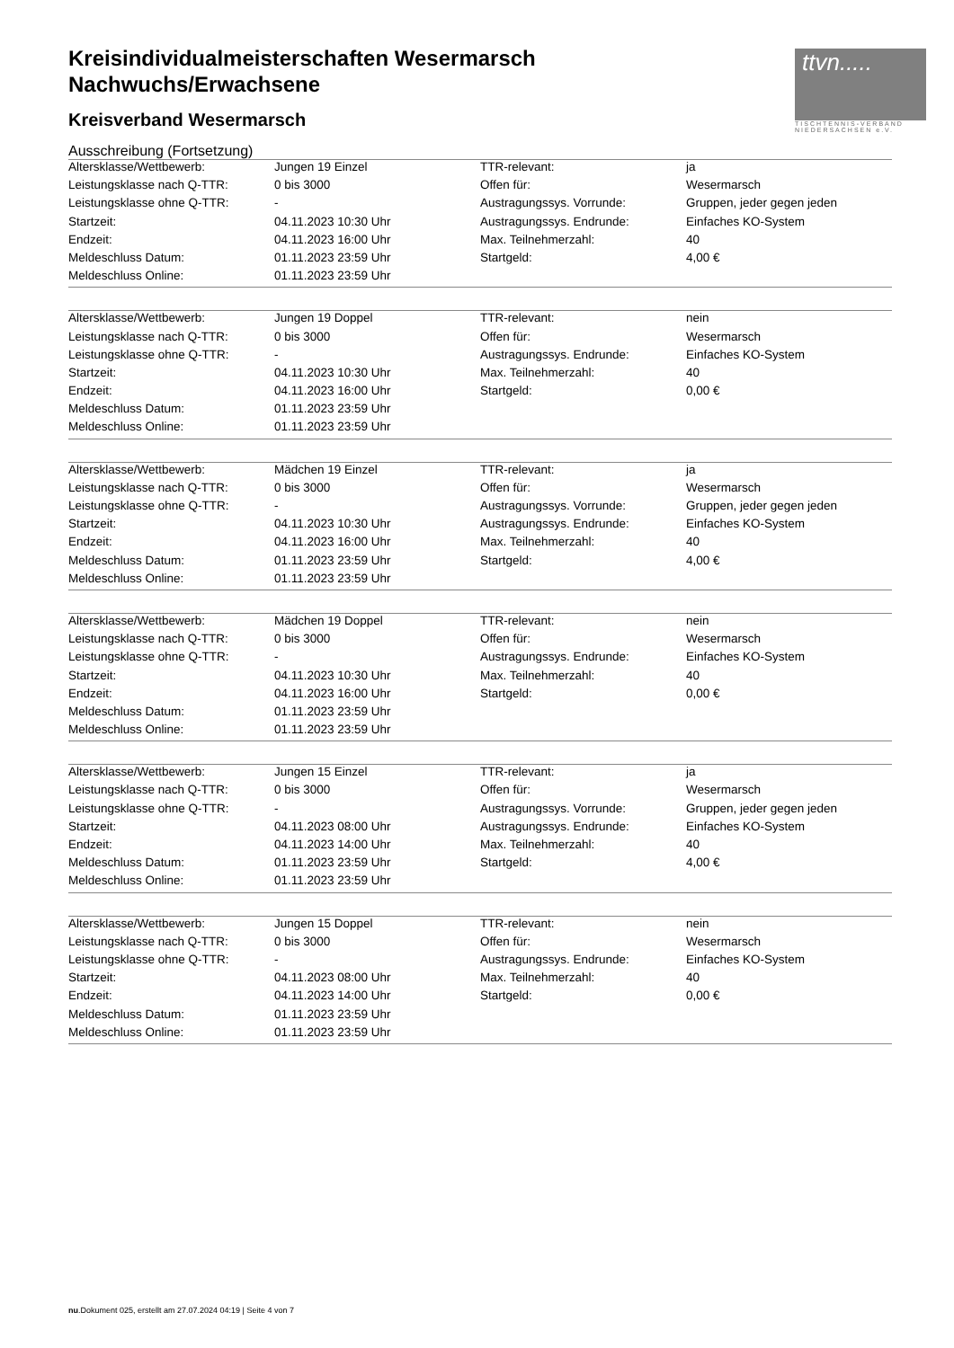ttvn.....
TISCHTENNIS-VERBAND
NIEDERSACHSEN e.V.
Kreisindividualmeisterschaften Wesermarsch
Nachwuchs/Erwachsene
Kreisverband Wesermarsch
Ausschreibung (Fortsetzung)
| Altersklasse/Wettbewerb: | Jungen 19 Einzel | TTR-relevant: | ja |
| Leistungsklasse nach Q-TTR: | 0 bis 3000 | Offen für: | Wesermarsch |
| Leistungsklasse ohne Q-TTR: | - | Austragungssys. Vorrunde: | Gruppen, jeder gegen jeden |
| Startzeit: | 04.11.2023 10:30 Uhr | Austragungssys. Endrunde: | Einfaches KO-System |
| Endzeit: | 04.11.2023 16:00 Uhr | Max. Teilnehmerzahl: | 40 |
| Meldeschluss Datum: | 01.11.2023 23:59 Uhr | Startgeld: | 4,00 € |
| Meldeschluss Online: | 01.11.2023 23:59 Uhr | | |
| Altersklasse/Wettbewerb: | Jungen 19 Doppel | TTR-relevant: | nein |
| Leistungsklasse nach Q-TTR: | 0 bis 3000 | Offen für: | Wesermarsch |
| Leistungsklasse ohne Q-TTR: | - | Austragungssys. Endrunde: | Einfaches KO-System |
| Startzeit: | 04.11.2023 10:30 Uhr | Max. Teilnehmerzahl: | 40 |
| Endzeit: | 04.11.2023 16:00 Uhr | Startgeld: | 0,00 € |
| Meldeschluss Datum: | 01.11.2023 23:59 Uhr | | |
| Meldeschluss Online: | 01.11.2023 23:59 Uhr | | |
| Altersklasse/Wettbewerb: | Mädchen 19 Einzel | TTR-relevant: | ja |
| Leistungsklasse nach Q-TTR: | 0 bis 3000 | Offen für: | Wesermarsch |
| Leistungsklasse ohne Q-TTR: | - | Austragungssys. Vorrunde: | Gruppen, jeder gegen jeden |
| Startzeit: | 04.11.2023 10:30 Uhr | Austragungssys. Endrunde: | Einfaches KO-System |
| Endzeit: | 04.11.2023 16:00 Uhr | Max. Teilnehmerzahl: | 40 |
| Meldeschluss Datum: | 01.11.2023 23:59 Uhr | Startgeld: | 4,00 € |
| Meldeschluss Online: | 01.11.2023 23:59 Uhr | | |
| Altersklasse/Wettbewerb: | Mädchen 19 Doppel | TTR-relevant: | nein |
| Leistungsklasse nach Q-TTR: | 0 bis 3000 | Offen für: | Wesermarsch |
| Leistungsklasse ohne Q-TTR: | - | Austragungssys. Endrunde: | Einfaches KO-System |
| Startzeit: | 04.11.2023 10:30 Uhr | Max. Teilnehmerzahl: | 40 |
| Endzeit: | 04.11.2023 16:00 Uhr | Startgeld: | 0,00 € |
| Meldeschluss Datum: | 01.11.2023 23:59 Uhr | | |
| Meldeschluss Online: | 01.11.2023 23:59 Uhr | | |
| Altersklasse/Wettbewerb: | Jungen 15 Einzel | TTR-relevant: | ja |
| Leistungsklasse nach Q-TTR: | 0 bis 3000 | Offen für: | Wesermarsch |
| Leistungsklasse ohne Q-TTR: | - | Austragungssys. Vorrunde: | Gruppen, jeder gegen jeden |
| Startzeit: | 04.11.2023 08:00 Uhr | Austragungssys. Endrunde: | Einfaches KO-System |
| Endzeit: | 04.11.2023 14:00 Uhr | Max. Teilnehmerzahl: | 40 |
| Meldeschluss Datum: | 01.11.2023 23:59 Uhr | Startgeld: | 4,00 € |
| Meldeschluss Online: | 01.11.2023 23:59 Uhr | | |
| Altersklasse/Wettbewerb: | Jungen 15 Doppel | TTR-relevant: | nein |
| Leistungsklasse nach Q-TTR: | 0 bis 3000 | Offen für: | Wesermarsch |
| Leistungsklasse ohne Q-TTR: | - | Austragungssys. Endrunde: | Einfaches KO-System |
| Startzeit: | 04.11.2023 08:00 Uhr | Max. Teilnehmerzahl: | 40 |
| Endzeit: | 04.11.2023 14:00 Uhr | Startgeld: | 0,00 € |
| Meldeschluss Datum: | 01.11.2023 23:59 Uhr | | |
| Meldeschluss Online: | 01.11.2023 23:59 Uhr | | |
nu.Dokument 025, erstellt am 27.07.2024 04:19 | Seite 4 von 7